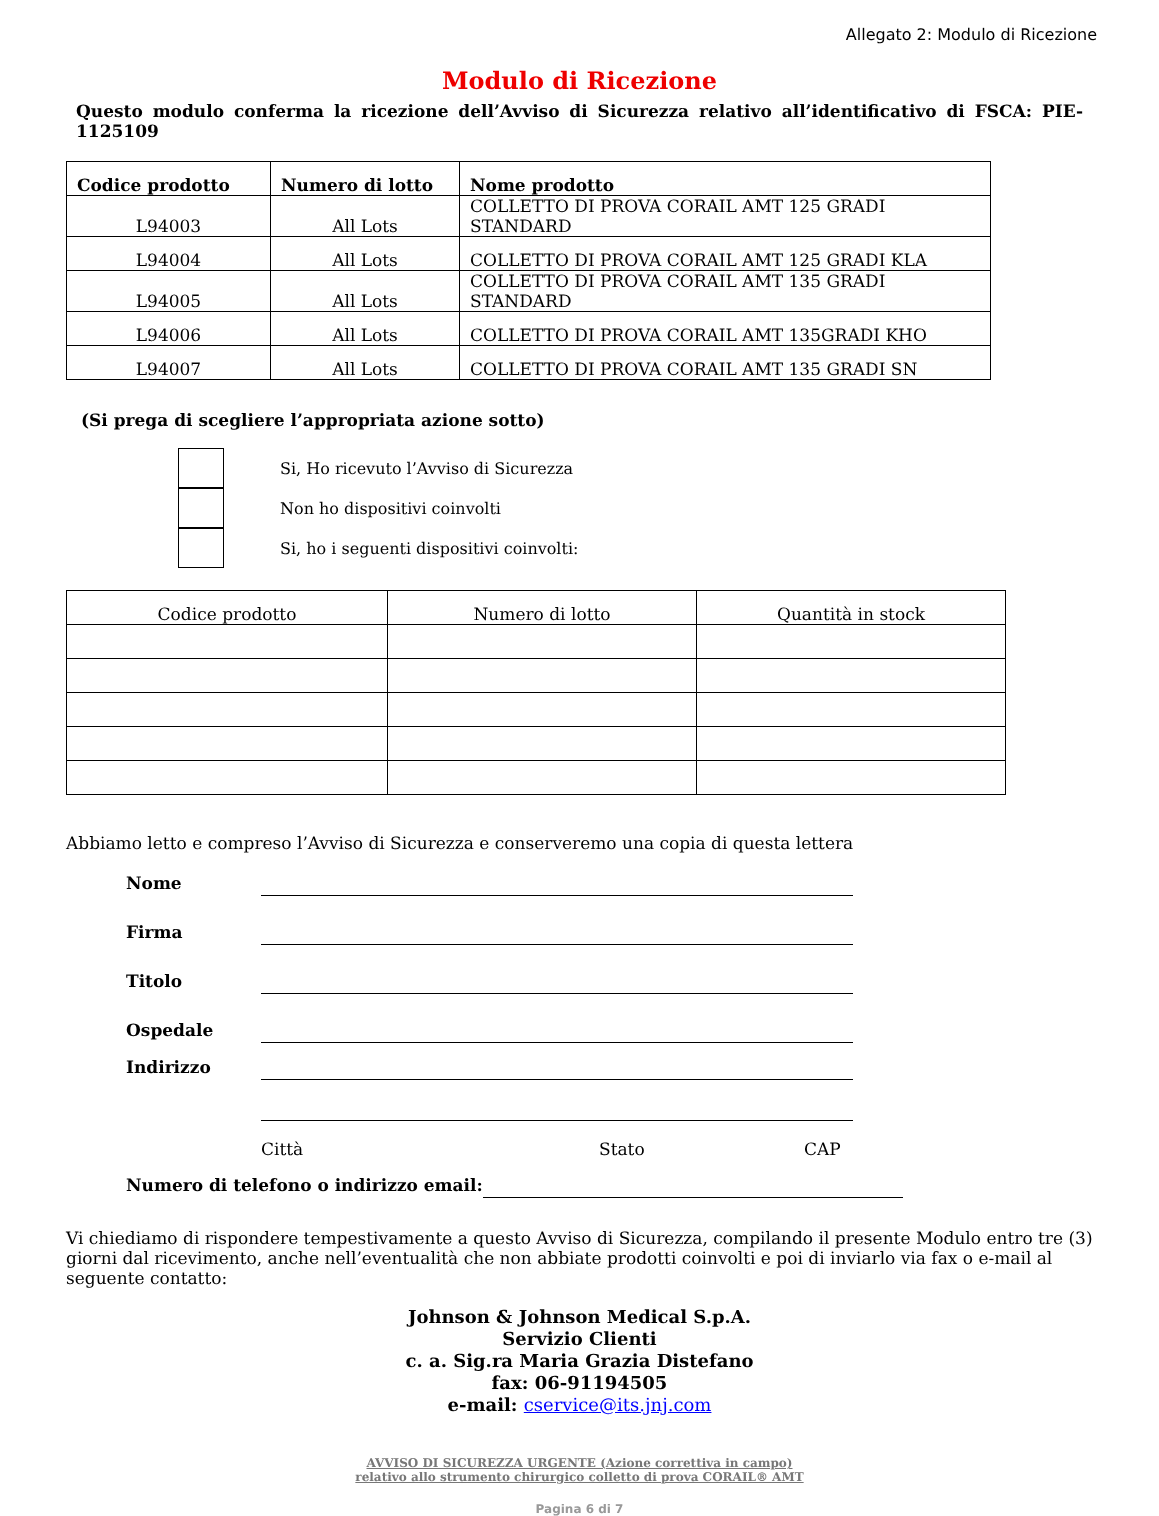Allegato 2: Modulo di Ricezione
Modulo di Ricezione
Questo modulo conferma la ricezione dell’Avviso di Sicurezza relativo all’identificativo di FSCA: PIE-1125109
| Codice prodotto | Numero di lotto | Nome prodotto |
| --- | --- | --- |
| L94003 | All Lots | COLLETTO DI PROVA CORAIL AMT 125 GRADI STANDARD |
| L94004 | All Lots | COLLETTO DI PROVA CORAIL AMT 125 GRADI KLA |
| L94005 | All Lots | COLLETTO DI PROVA CORAIL AMT 135 GRADI STANDARD |
| L94006 | All Lots | COLLETTO DI PROVA CORAIL AMT 135GRADI KHO |
| L94007 | All Lots | COLLETTO DI PROVA CORAIL AMT 135 GRADI SN |
(Si prega di scegliere l’appropriata azione sotto)
Si, Ho ricevuto l’Avviso di Sicurezza
Non ho dispositivi coinvolti
Si, ho i seguenti dispositivi coinvolti:
| Codice prodotto | Numero di lotto | Quantità in stock |
| --- | --- | --- |
Abbiamo letto e compreso l’Avviso di Sicurezza e conserveremo una copia di questa lettera
Nome
Firma
Titolo
Ospedale
Indirizzo
Città Stato CAP
Numero di telefono o indirizzo email:
Vi chiediamo di rispondere tempestivamente a questo Avviso di Sicurezza, compilando il presente Modulo entro tre (3) giorni dal ricevimento, anche nell’eventualità che non abbiate prodotti coinvolti e poi di inviarlo via fax o e-mail al seguente contatto:
Johnson & Johnson Medical S.p.A.
Servizio Clienti
c. a. Sig.ra Maria Grazia Distefano
fax: 06-91194505
e-mail: cservice@its.jnj.com
AVVISO DI SICUREZZA URGENTE (Azione correttiva in campo)
relativo allo strumento chirurgico colletto di prova CORAIL® AMT
Pagina 6 di 7